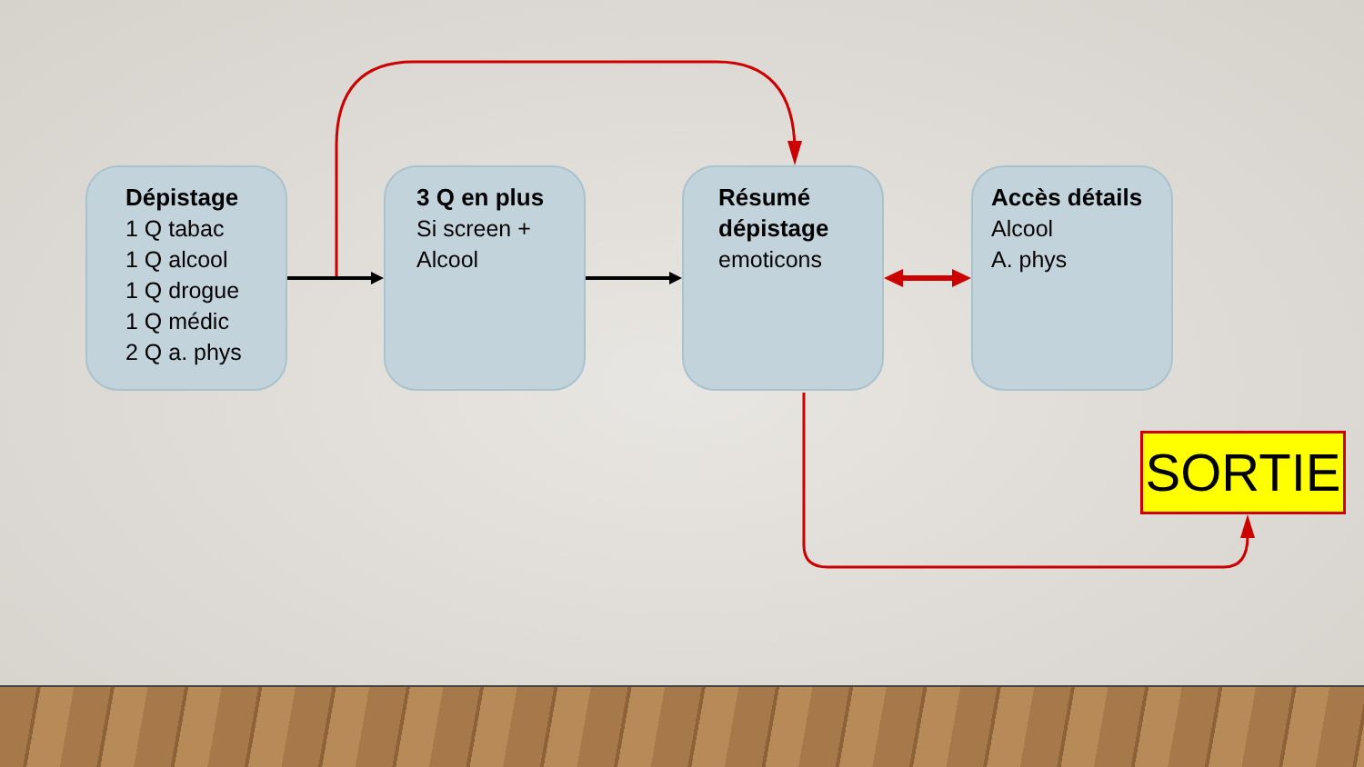Dépistage
1 Q tabac
1 Q alcool
1 Q drogue
1 Q médic
2 Q a. phys
3 Q en plus
Si screen +
Alcool
Résumé dépistage
emoticons
Accès détails
Alcool
A. phys
SORTIE